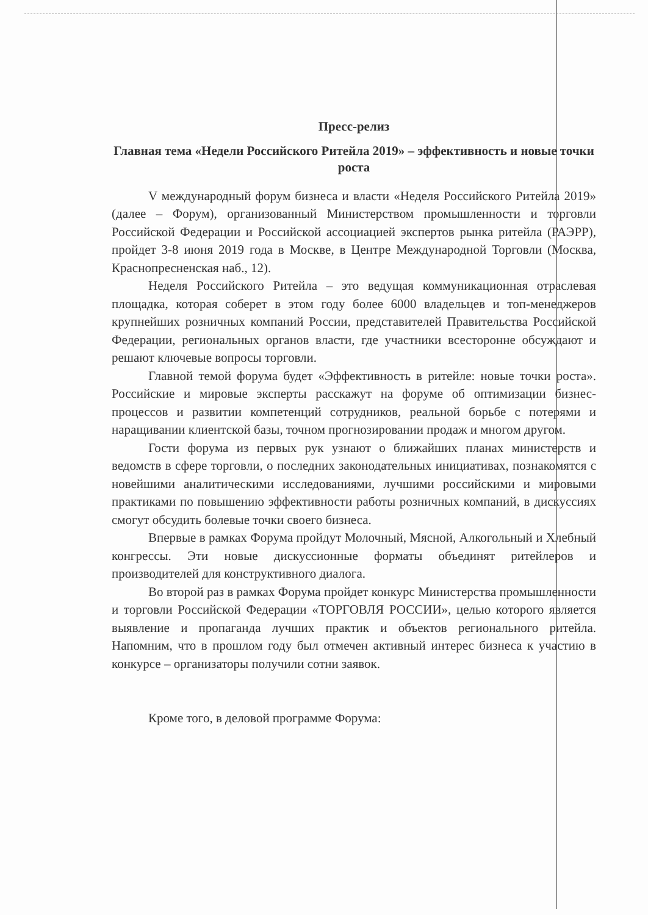Пресс-релиз
Главная тема «Недели Российского Ритейла 2019» – эффективность и новые точки роста
V международный форум бизнеса и власти «Неделя Российского Ритейла 2019» (далее – Форум), организованный Министерством промышленности и торговли Российской Федерации и Российской ассоциацией экспертов рынка ритейла (РАЭРР), пройдет 3-8 июня 2019 года в Москве, в Центре Международной Торговли (Москва, Краснопресненская наб., 12).
Неделя Российского Ритейла – это ведущая коммуникационная отраслевая площадка, которая соберет в этом году более 6000 владельцев и топ-менеджеров крупнейших розничных компаний России, представителей Правительства Российской Федерации, региональных органов власти, где участники всесторонне обсуждают и решают ключевые вопросы торговли.
Главной темой форума будет «Эффективность в ритейле: новые точки роста». Российские и мировые эксперты расскажут на форуме об оптимизации бизнес-процессов и развитии компетенций сотрудников, реальной борьбе с потерями и наращивании клиентской базы, точном прогнозировании продаж и многом другом.
Гости форума из первых рук узнают о ближайших планах министерств и ведомств в сфере торговли, о последних законодательных инициативах, познакомятся с новейшими аналитическими исследованиями, лучшими российскими и мировыми практиками по повышению эффективности работы розничных компаний, в дискуссиях смогут обсудить болевые точки своего бизнеса.
Впервые в рамках Форума пройдут Молочный, Мясной, Алкогольный и Хлебный конгрессы. Эти новые дискуссионные форматы объединят ритейлеров и производителей для конструктивного диалога.
Во второй раз в рамках Форума пройдет конкурс Министерства промышленности и торговли Российской Федерации «ТОРГОВЛЯ РОССИИ», целью которого является выявление и пропаганда лучших практик и объектов регионального ритейла. Напомним, что в прошлом году был отмечен активный интерес бизнеса к участию в конкурсе – организаторы получили сотни заявок.
Кроме того, в деловой программе Форума: